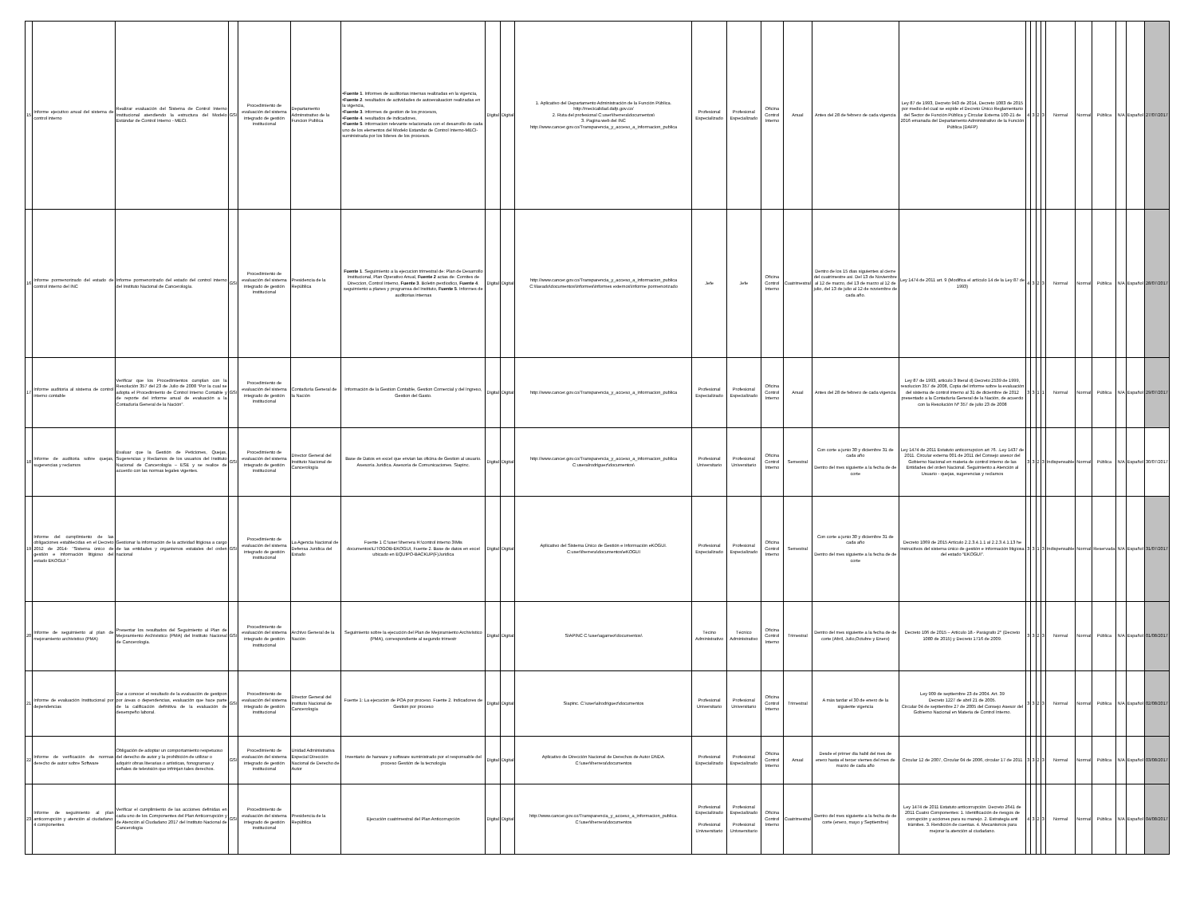| 15 | Informe ejecutivo anual del sistema de control interno | Realizar evaluación del Sistema de Control Interno Institucional atendiendo la estructura del Modelo Estándar de Control Interno - MECI. | GSI | Procedimiento de evaluación del sistema integrado de gestión institucional | Departamento Adminstrativo de la Funcion Publica | • Fuente 1 . Informes de auditorias internas realizadas en la vigencia, • Fuente 2 . resultados de actividades de autoevaluacion realizadas en la vigencia, • Fuente 3 . informes de gestion de los procesos, • Fuente 4 . resultados de indicadores, • Fuente 5 . informacion relevante relacionada con el desarrollo de cada uno de los elementos del Modelo Estandar de Control Interno-MECI-suministrada por los lideres de los procesos. | Digital | Digital | 1. Aplicativo del Departamento Administración de la Función Pública. http://mecicalidad.dafp.gov.co/ 2. Ruta del profesional C:user\iherrera\documentos\ 3. Pagina web del INC http://www.cancer.gov.co/Transparencia_y_acceso_a_informacion_publica | Profesional Especializado | Profesional Especializado | Oficina Control Interno | Anual | Antes del 28 de febrero de cada vigencia | Ley 87 de 1993, Decreto 943 de 2014, Decreto 1083 de 2015 por medio del cual se expide el Decreto Único Reglamentario del Sector de Función Pública y Circular Externa 100-21 de 2016 emanada del Departamento Administrativo de la Función Pública (DAFP) | 4 | 3 | 2 | 3 | Normal | Normal | Pública | N/A | Español | 27/07/2017 |
| 16 | Informe pormenorizado del estado de control interno del INC | Informe pormenorizado del estado del control interno del Instituto Nacional de Cancerología. | GSI | Procedimiento de evaluación del sistema integrado de gestión institucional | Presidencia de la República | Fuente 1 . Seguimiento a la ejecucion trimestral de: Plan de Desarrollo Institucional, Plan Operativo Anual, Fuente 2 actas de: Comites de Direccion, Control Interno, Fuente 3 . Boletin perdiodico, Fuente 4 . seguimiento a planes y programsa del Instituto, Fuente 5 . Informes de auditorias internas | Digital | Digital | http://www.cancer.gov.co/Transparencia_y_acceso_a_informacion_publica C:\ilavado\documentos\Informes\informes externos\Informe pormenorizado | Jefe | Jefe | Oficina Control Interno | Cuatrimestral | Dentro de los 15 dias siguientes al cierre del cuatrimestre asi. Del 13 de Noviembre al 12 de marzo, del 13 de marzo al 12 de julio, del 13 de julio al 12 de noviembre de cada año. | Ley 1474 de 2011 art. 9 (Modifica el artículo 14 de la Ley 87 de 1993) | 4 | 3 | 2 | 3 | Normal | Normal | Pública | N/A | Español | 28/07/2017 |
| 17 | Informe auditoria al sistema de control interno contable | Verificar que los Procedimientos cumplan con la Resolución 357 del 23 de Julio de 2008 “Por la cual se adopta el Procedimiento de Control Interno Contable y de reporte del informe anual de evaluación a la Contaduría General de la Nación”. | GSI | Procedimiento de evaluación del sistema integrado de gestión institucional | Contaduría General de la Nación | Información de la Gestion Contable, Gestion Comercial y del Ingreso, Gestion del Gasto. | Digital | Digital | http://www.cancer.gov.co/Transparencia_y_acceso_a_informacion_publica | Profesional Especializado | Profesional Especializado | Oficina Control Interno | Anual | Antes del 28 de febrero de cada vigencia | Ley 87 de 1993, articulo 3 literal d) Decreto 2539 de 1999, resolucion 357 de 2008, Copia del informe sobre la evaluación del sistema de control interno al 31 de diciembre de 2012 presentado a la Contaduría General de la Nación, de acuerdo con la Resolución Nº 357 de julio 23 de 2008 | 3 | 3 | 1 | 1 | Normal | Normal | Pública | N/A | Español | 29/07/2017 |
| 18 | Informe de auditoria sobre quejas, sugerencias y reclamos | Evaluar que la Gestión de Peticiones, Quejas, Sugerencias y Reclamos de los usuarios del Instituto Nacional de Cancerología – ESE y se realice de acuerdo con las normas legales vigentes. | GSI | Procedimiento de evaluación del sistema integrado de gestión institucional | Director General del Instituto Nacional de Cancerología | Base de Datos en excel que envian las oficina de Gestion al usuario. Asesoría Juridica. Asesoría de Comunicaciones. Siapinc. | Digital | Digital | http://www.cancer.gov.co/Transparencia_y_acceso_a_informacion_publica C:useralrodriguez\documentos\ | Profesional Universitario | Profesional Universitario | Oficina Control Interno | Semestral | Con corte a junio 30 y diciembre 31 de cada año Dentro del mes siguiente a la fecha de de corte | Ley 1474 de 2011 Estatuto anticorrupcion art 76. .Ley 1437 de 2011. Circular externa 001 de 2011 del Consejo asesor del Gobierno Nacional en materia de control interno de las Entidades del orden Nacional. Seguimiento a Atención al Usuario - quejas, sugerencias y reclamos | 3 | 3 | 2 | 3 | Indispensable | Normal | Pública | N/A | Español | 30/07/2017 |
| 19 | Informe del cumplimiento de las obligaciones establecidas en el Decreto 2052 de 2014- "Sistema único de gestión e información litigioso del estado EKOGUI " | Gestionar la información de la actividad litigiosa a cargo de las entidades y organismos estatales del orden nacional | GSI | Procedimiento de evaluación del sistema integrado de gestión institucional | La Agencia Nacional de Defensa Juridica del Estado | Fuente 1 C:\user:\iherrera H:\control interno 3\Mis documentos\LITOGOB-EKOGUI, Fuente 2. Base de datos en excel ubicado en EQUIPO-BACKUP(F)Juridica | Digital | Digital | Aplicativo del Sistema Único de Gestión e Información eKOGUI. C:user\iherrera\documentos\eKOGUI | Profesional Especializado | Profesional Especializado | Oficina Control Interno | Semestral | Con corte a junio 30 y diciembre 31 de cada año Dentro del mes siguiente a la fecha de de corte | Decreto 1069 de 2015 Artículo 2.2.3.4.1.1 al 2.2.3.4.1.13 he instructivos del sistema único de gestión e información litigiosa del estado “EKOGUI”. | 3 | 3 | 1 | 3 | Indispensable | Normal | Reservada | N/A | Español | 31/07/2017 |
| 20 | Informe de seguimiento al plan de mejoramiento archivistico (PMA) | Presentar los resultados del Seguimiento al Plan de Mejoramiento Archivistico (PMA) del Instituto Nacional de Cancerología. | GSI | Procedimiento de evaluación del sistema integrado de gestión institucional | Archivo General de la Nación | Seguimiento sobre la ejecución del Plan de Mejoramiento Archivístico (PMA), correspondiente al segundo trimestr | Digital | Digital | SIAPINC C:\user\agamez\documentos\ | Técino Administrativo | Técnico Administrativo | Oficina Control Interno | Trimestral | Dentro del mes siguiente a la fecha de de corte (Abril, Julio,Octubre y Enero) | Decreto 106 de 2015 – Artículo 18.- Parágrafo 2° (Decreto 1080 de 2015) y Decreto 1716 de 2009. | 3 | 3 | 2 | 3 | Normal | Normal | Pública | N/A | Español | 01/08/2017 |
| 21 | Informe de evaluación Institucional por dependencias | Dar a conocer el resultado de la evaluación de gestipon por áreas o dependencias, evaluación que hace parte de la calificación definitiva de la evaluación de desempeño laboral. | GSI | Procedimiento de evaluación del sistema integrado de gestión institucional | Director General del Instituto Nacional de Cancerología | Fuente 1: La ejecucion de POA por proceso. Fuente 2. Indicadores de Gestion por proceso | Digital | Digital | Siapinc. C:\user\alrodriguez\documentos | Profesional Universitario | Profesional Universitario | Oficina Control Interno | Trimestral | A más tardar el 30 de enero de la siguiente vigencia | Ley 909 de septiembre 23 de 2004. Art. 39 Decreto 1227 de abril 21 de 2005. Circular 04 de septiembre 27 de 2005 del Consejo Asesor del Gobierno Nacional en Materia de Control Interno. | 3 | 3 | 2 | 3 | Normal | Normal | Pública | N/A | Español | 02/08/2017 |
| 22 | Informe de verificación de normas derecho de autor sobre Software | Obligación de adoptar un comportamiento respetuoso del derecho de autor y la prohibición de utilizar o adquirir obras literarias o artísticas, fonogramas y señales de televisión que infrinjan tales derechos. | GSI | Procedimiento de evaluación del sistema integrado de gestión institucional | Unidad Administrativa Especial Dirección Nacional de Derecho de Autor | Inventario de harware y software suministrado por el responsable del proceso Gestión de la tecnología | Digital | Digital | Aplicativo de Dirección Nacional de Derechos de Autor DNDA. C:\user\iherrera\documentos | Profesional Especializado | Profesional Especializado | Oficina Control Interno | Anual | Desde el primer dia habil del mes de enero hasta el tercer viernes del mes de marzo de cada año | Circular 12 de 2007, Circular 04 de 2006, circular 17 de 2011 | 3 | 3 | 2 | 3 | Normal | Normal | Pública | N/A | Español | 03/08/2017 |
| 23 | Informe de seguimiento al plan anticorrupción y atención al ciudadano: 4 componentes | Verificar el cumplimiento de las acciones definidas en cada uno de los Componentes del Plan Anticorrupción y de Atención al Ciudadano 2017 del Instituto Nacional de Cancerología | GSI | Procedimiento de evaluación del sistema integrado de gestión institucional | Presidencia de la República | Ejecución cuatrimestral del Plan Anticorrupción | Digital | Digital | http://www.cancer.gov.co/Transparencia_y_acceso_a_informacion_publica. C:\user\iherrera\documentos | Profesional Especializado Profesional Univsersitario | Profesional Especializado Profesional Univsersitario | Oficina Control Interno | Cuatrimestral | Dentro del mes siguiente a la fecha de de corte (enero, mayo y Septiembre) | Ley 1474 de 2011 Estatuto anticorrupción. Decreto 2641 de 2011 Cuatro Componentes: 1. Identificación de riesgos de corrupción y acciones para su manejo. 2. Estrategia anti trámites. 3. Rendición de cuentas. 4. Mecanismos para mejorar la atención al ciudadano. | 4 | 3 | 2 | 3 | Normal | Normal | Pública | N/A | Español | 04/08/2017 |